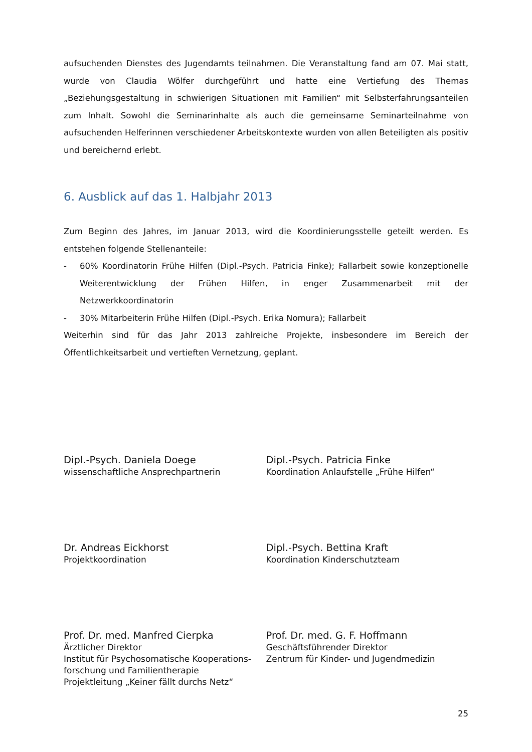aufsuchenden Dienstes des Jugendamts teilnahmen. Die Veranstaltung fand am 07. Mai statt, wurde von Claudia Wölfer durchgeführt und hatte eine Vertiefung des Themas „Beziehungsgestaltung in schwierigen Situationen mit Familien“ mit Selbsterfahrungsanteilen zum Inhalt. Sowohl die Seminarinhalte als auch die gemeinsame Seminarteilnahme von aufsuchenden Helferinnen verschiedener Arbeitskontexte wurden von allen Beteiligten als positiv und bereichernd erlebt.
6. Ausblick auf das 1. Halbjahr 2013
Zum Beginn des Jahres, im Januar 2013, wird die Koordinierungsstelle geteilt werden. Es entstehen folgende Stellenanteile:
- 60% Koordinatorin Frühe Hilfen (Dipl.-Psych. Patricia Finke); Fallarbeit sowie konzeptionelle Weiterentwicklung der Frühen Hilfen, in enger Zusammenarbeit mit der Netzwerkkoordinatorin
- 30% Mitarbeiterin Frühe Hilfen (Dipl.-Psych. Erika Nomura); Fallarbeit
Weiterhin sind für das Jahr 2013 zahlreiche Projekte, insbesondere im Bereich der Öffentlichkeitsarbeit und vertieften Vernetzung, geplant.
Dipl.-Psych. Daniela Doege
wissenschaftliche Ansprechpartnerin
Dipl.-Psych. Patricia Finke
Koordination Anlaufstelle „Frühe Hilfen“
Dr. Andreas Eickhorst
Projektkoordination
Dipl.-Psych. Bettina Kraft
Koordination Kinderschutzteam
Prof. Dr. med. Manfred Cierpka
Ärztlicher Direktor
Institut für Psychosomatische Kooperations-forschung und Familientherapie
Projektleitung „Keiner fällt durchs Netz“
Prof. Dr. med. G. F. Hoffmann
Geschäftsführender Direktor
Zentrum für Kinder- und Jugendmedizin
25